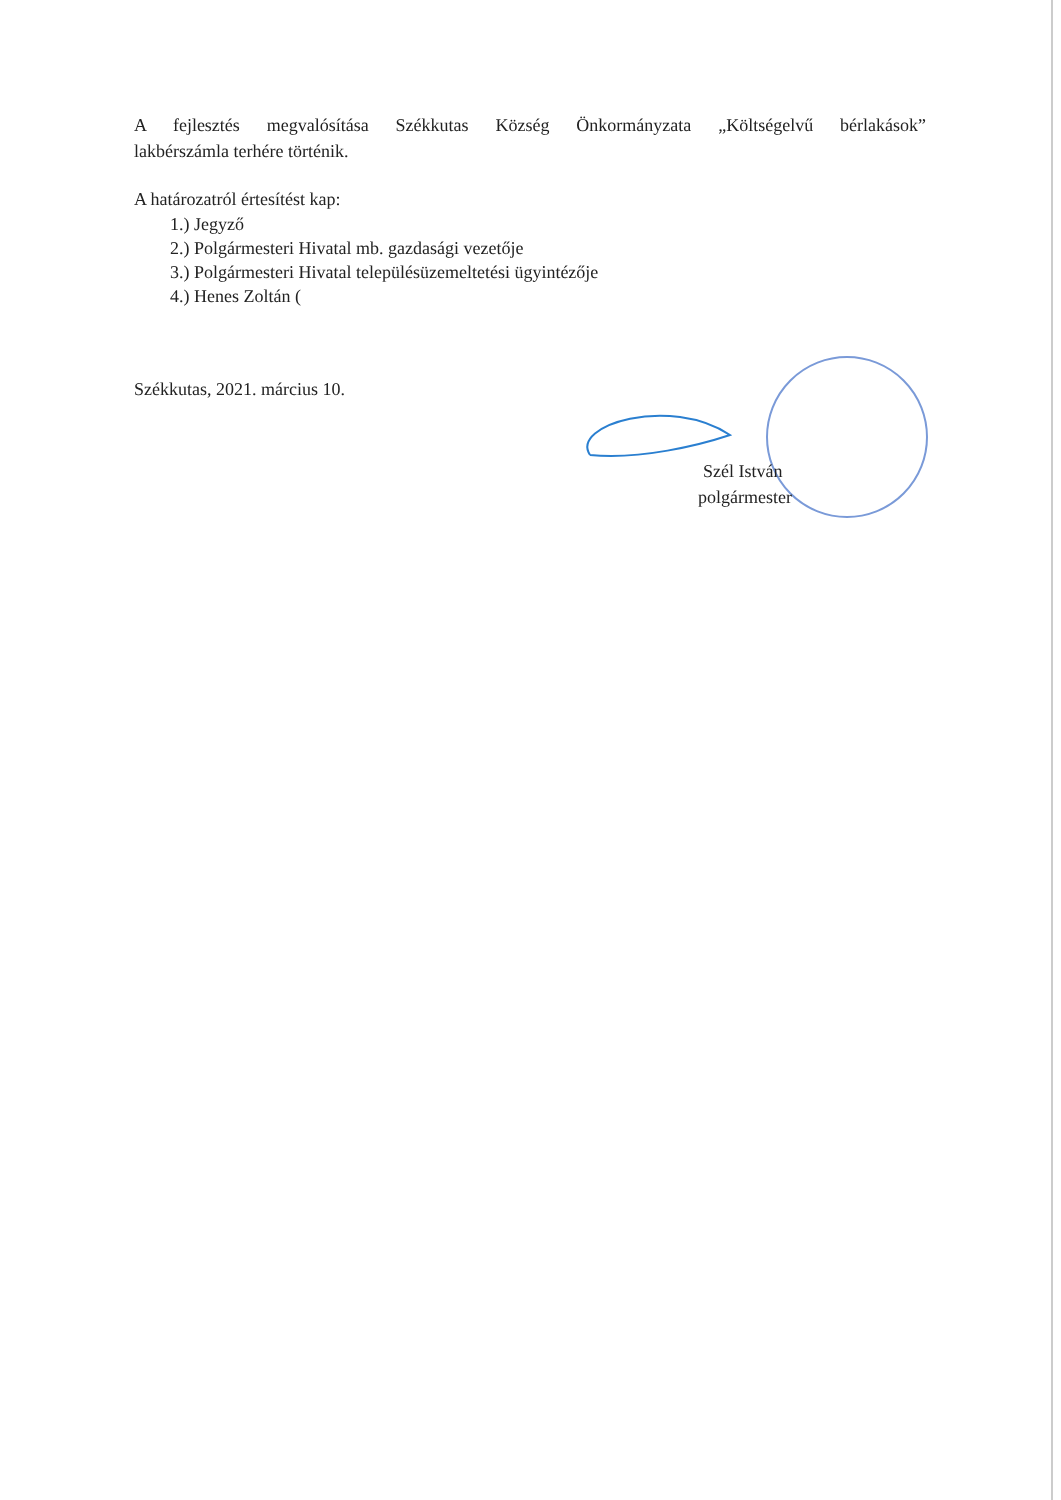A fejlesztés megvalósítása Székkutas Község Önkormányzata „Költségelvű bérlakások”
lakbérszámla terhére történik.
A határozatról értesítést kap:
1.) Jegyző
2.) Polgármesteri Hivatal mb. gazdasági vezetője
3.) Polgármesteri Hivatal településüzemeltetési ügyintézője
4.) Henes Zoltán (
Székkutas, 2021. március 10.
Szél István
polgármester